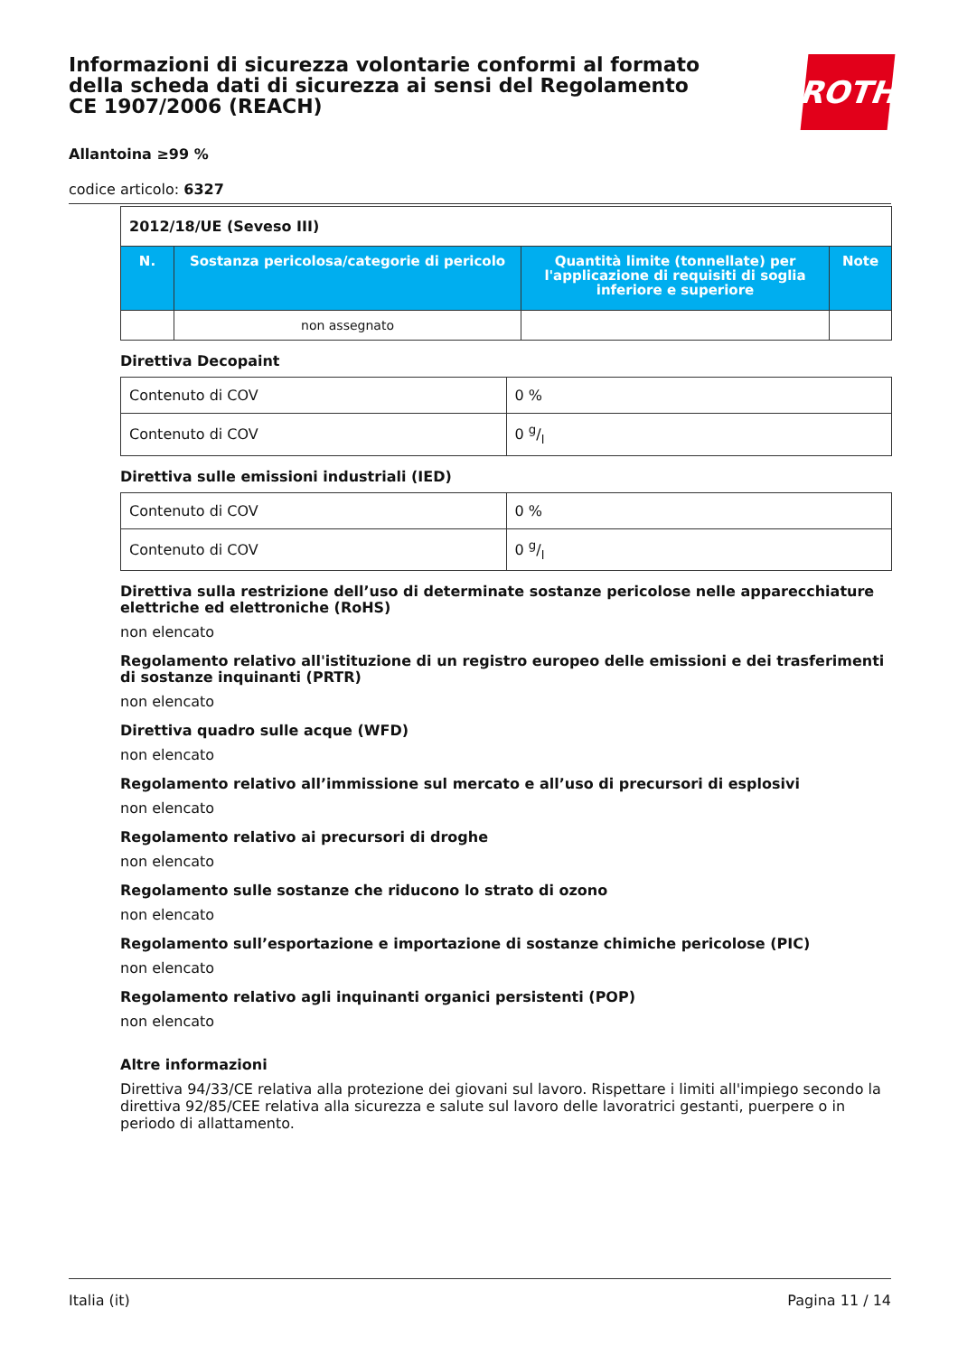ROTH
Informazioni di sicurezza volontarie conformi al formato della scheda dati di sicurezza ai sensi del Regolamento CE 1907/2006 (REACH)
Allantoina ≥99 %
codice articolo: 6327
| 2012/18/UE (Seveso III) | | | |
| N. | Sostanza pericolosa/categorie di pericolo | Quantità limite (tonnellate) per l'applicazione di requisiti di soglia inferiore e superiore | Note |
| | non assegnato | | |
Direttiva Decopaint
| Contenuto di COV | 0 % |
| Contenuto di COV | 0 g/l |
Direttiva sulle emissioni industriali (IED)
| Contenuto di COV | 0 % |
| Contenuto di COV | 0 g/l |
Direttiva sulla restrizione dell’uso di determinate sostanze pericolose nelle apparecchiature elettriche ed elettroniche (RoHS)
non elencato
Regolamento relativo all'istituzione di un registro europeo delle emissioni e dei trasferimenti di sostanze inquinanti (PRTR)
non elencato
Direttiva quadro sulle acque (WFD)
non elencato
Regolamento relativo all’immissione sul mercato e all’uso di precursori di esplosivi
non elencato
Regolamento relativo ai precursori di droghe
non elencato
Regolamento sulle sostanze che riducono lo strato di ozono
non elencato
Regolamento sull’esportazione e importazione di sostanze chimiche pericolose (PIC)
non elencato
Regolamento relativo agli inquinanti organici persistenti (POP)
non elencato
Altre informazioni
Direttiva 94/33/CE relativa alla protezione dei giovani sul lavoro. Rispettare i limiti all'impiego secondo la direttiva 92/85/CEE relativa alla sicurezza e salute sul lavoro delle lavoratrici gestanti, puerpere o in periodo di allattamento.
Italia (it) Pagina 11 / 14